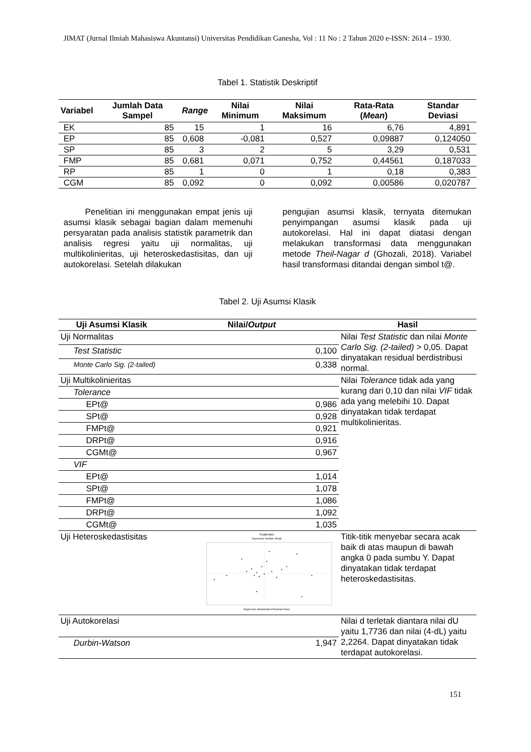JIMAT (Jurnal Ilmiah Mahasiswa Akuntansi) Universitas Pendidikan Ganesha, Vol : 11 No : 2 Tahun 2020 e-ISSN: 2614 – 1930.
Tabel 1. Statistik Deskriptif
| Variabel | Jumlah Data Sampel | Range | Nilai Minimum | Nilai Maksimum | Rata-Rata ( Mean ) | Standar Deviasi |
| --- | --- | --- | --- | --- | --- | --- |
| EK | 85 | 15 | 1 | 16 | 6,76 | 4,891 |
| EP | 85 | 0,608 | -0,081 | 0,527 | 0,09887 | 0,124050 |
| SP | 85 | 3 | 2 | 5 | 3,29 | 0,531 |
| FMP | 85 | 0,681 | 0,071 | 0,752 | 0,44561 | 0,187033 |
| RP | 85 | 1 | 0 | 1 | 0,18 | 0,383 |
| CGM | 85 | 0,092 | 0 | 0,092 | 0,00586 | 0,020787 |
Penelitian ini menggunakan empat jenis uji asumsi klasik sebagai bagian dalam memenuhi persyaratan pada analisis statistik parametrik dan analisis regresi yaitu uji normalitas, uji multikolinieritas, uji heteroskedastisitas, dan uji autokorelasi. Setelah dilakukan
pengujian asumsi klasik, ternyata ditemukan penyimpangan asumsi klasik pada uji autokorelasi. Hal ini dapat diatasi dengan melakukan transformasi data menggunakan metode Theil-Nagar d (Ghozali, 2018). Variabel hasil transformasi ditandai dengan simbol t@.
Tabel 2. Uji Asumsi Klasik
| Uji Asumsi Klasik | Nilai/ Output | Hasil |
| --- | --- | --- |
| Uji Normalitas | | Nilai Test Statistic dan nilai Monte Carlo Sig. (2-tailed) > 0,05. Dapat dinyatakan residual berdistribusi normal. |
| Test Statistic | 0,100 | |
| Monte Carlo Sig. (2-tailed) | 0,338 | |
| Uji Multikolinieritas | | Nilai Tolerance tidak ada yang kurang dari 0,10 dan nilai VIF tidak ada yang melebihi 10. Dapat dinyatakan tidak terdapat multikolinieritas. |
| Tolerance | | |
| EPt@ | 0,986 | |
| SPt@ | 0,928 | |
| FMPt@ | 0,921 | |
| DRPt@ | 0,916 | |
| CGMt@ | 0,967 | |
| VIF | | |
| EPt@ | 1,014 | |
| SPt@ | 1,078 | |
| FMPt@ | 1,086 | |
| DRPt@ | 1,092 | |
| CGMt@ | 1,035 | |
| Uji Heteroskedastisitas | Scatterplot Dependent Variable: EKt@ Regression Standardized Predicted Value | Titik-titik menyebar secara acak baik di atas maupun di bawah angka 0 pada sumbu Y. Dapat dinyatakan tidak terdapat heteroskedastisitas. |
| Uji Autokorelasi | | Nilai d terletak diantara nilai dU yaitu 1,7736 dan nilai (4-dL) yaitu 2,2264. Dapat dinyatakan tidak terdapat autokorelasi. |
| Durbin-Watson | 1,947 | |
151